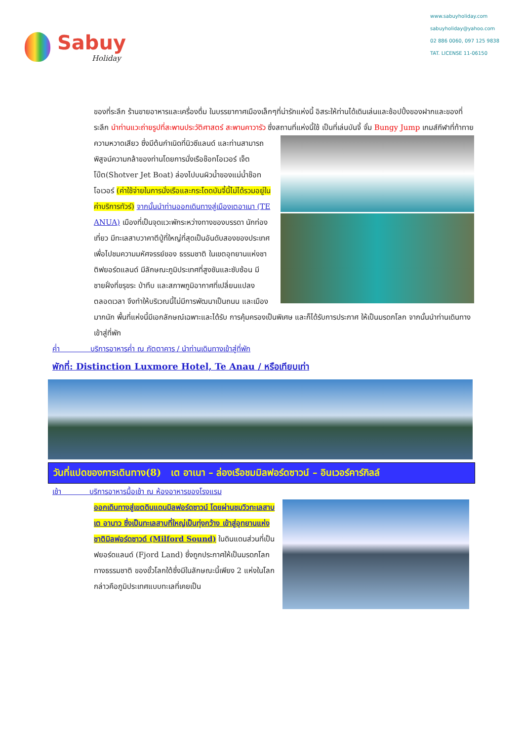Sabuy
Holiday
www.sabuyholiday.com
sabuyholiday@yahoo.com
02 886 0060, 097 125 9838
TAT. LICENSE 11-06150
ของที่ระลึก ร้านขายอาหารและเครื่องดื่ม ในบรรยากาศเมืองเล็กๆที่น่ารักแห่งนี้ อิสระให้ท่านได้เดินเล่นและช้อปปิ้งของฝากและของที่ระลึก นำท่านแวะถ่ายรูปที่สะพานประวัติศาสตร์ สะพานคาวารัว ซึ่งสถานที่แห่งนี้ใช้
เป็นที่เล่นบันจี้ จั๋ม Bungy Jump เกมส์กีฬาที่ท้าทายความหวาดเสียว ซึ่งมีต้นกำเนิดที่นิวซีแลนด์ และท่านสามารถพิสูจน์ความกล้าของท่านโดยการนั่งเรือช๊อทโอเวอร์ เจ็ตโบ๊ต(Shotver Jet Boat) ล่องไปบนผิวน้ำของแม่น้ำช๊อทโอเวอร์ (ค่าใช้จ่ายในการนั่งเรือและกระโดดบันจี้นี้ไม่ได้รวมอยู่ในค่าบริการทัวร์) จากนั้นนำท่านออกเดินทางสู่เมืองเตอาเนา (TE ANUA) เมืองที่เป็นจุดแวะพักระหว่างทางของบรรดา นักท่องเที่ยว มีทะเลสาบวาคาตีปู่ที่ใหญ่ที่สุดเป็นอันดับสองของประเทศ เพื่อไปชมความมหัศจรรย์ของ ธรรมชาติ ในเขตอุทยานแห่งชาติฟยอร์ดแลนด์ มีลักษณะภูมิประเทศที่สูงชันและซับซ้อน มีชายฝั่งที่ขรุขระ ป่าทึบ และสภาพภูมิอากาศที่เปลี่ยนแปลง ตลอดเวลา จึงทำให้บริเวณนี้ไม่มีการพัฒนาเป็นถนน และเมืองมากนัก พื้นที่แห่งนี้มีเอกลักษณ์เฉพาะและได้รับ การคุ้มครองเป็นพิเศษ และก็ได้รับการประกาศ ให้เป็นมรดกโลก จากนั้นนำท่านเดินทางเข้าสู่ที่พัก
ค่ำ บริการอาหารค่ำ ณ ภัตตาคาร / นำท่านเดินทางเข้าสู่ที่พัก
พักที่: Distinction Luxmore Hotel, Te Anau / หรือเทียบเท่า
วันที่แปดของการเดินทาง(8) เต อาเนา – ล่องเรือชมมิลฟอร์ดซาวน์ – อินเวอร์คาร์กิลล์
เช้า บริการอาหารมื้อเช้า ณ ห้องอาหารของโรงแรม
ออกเดินทางสู่เขตดินแดนมิลฟอร์ดซาวน์ โดยผ่านชมวิวทะเลสาบเต อานาว ซึ่งเป็นทะเลสาบที่ใหญ่เป็นทุ่งกว้าง เข้าสู่อุทยานแห่งชาติมิลฟอร์ดซาวด์ (Milford Sound) ในดินแดนส่วนที่เป็นฟยอร์ดแลนด์ (Fjord Land) ซึ่งถูกประกาศให้เป็นมรดกโลกทางธรรมชาติ ของขั้วโลกใต้ซึ่งมีในลักษณะนี้เพียง 2 แห่งในโลก กล่าวคือภูมิประเทศแบบทะเลที่เคยเป็น